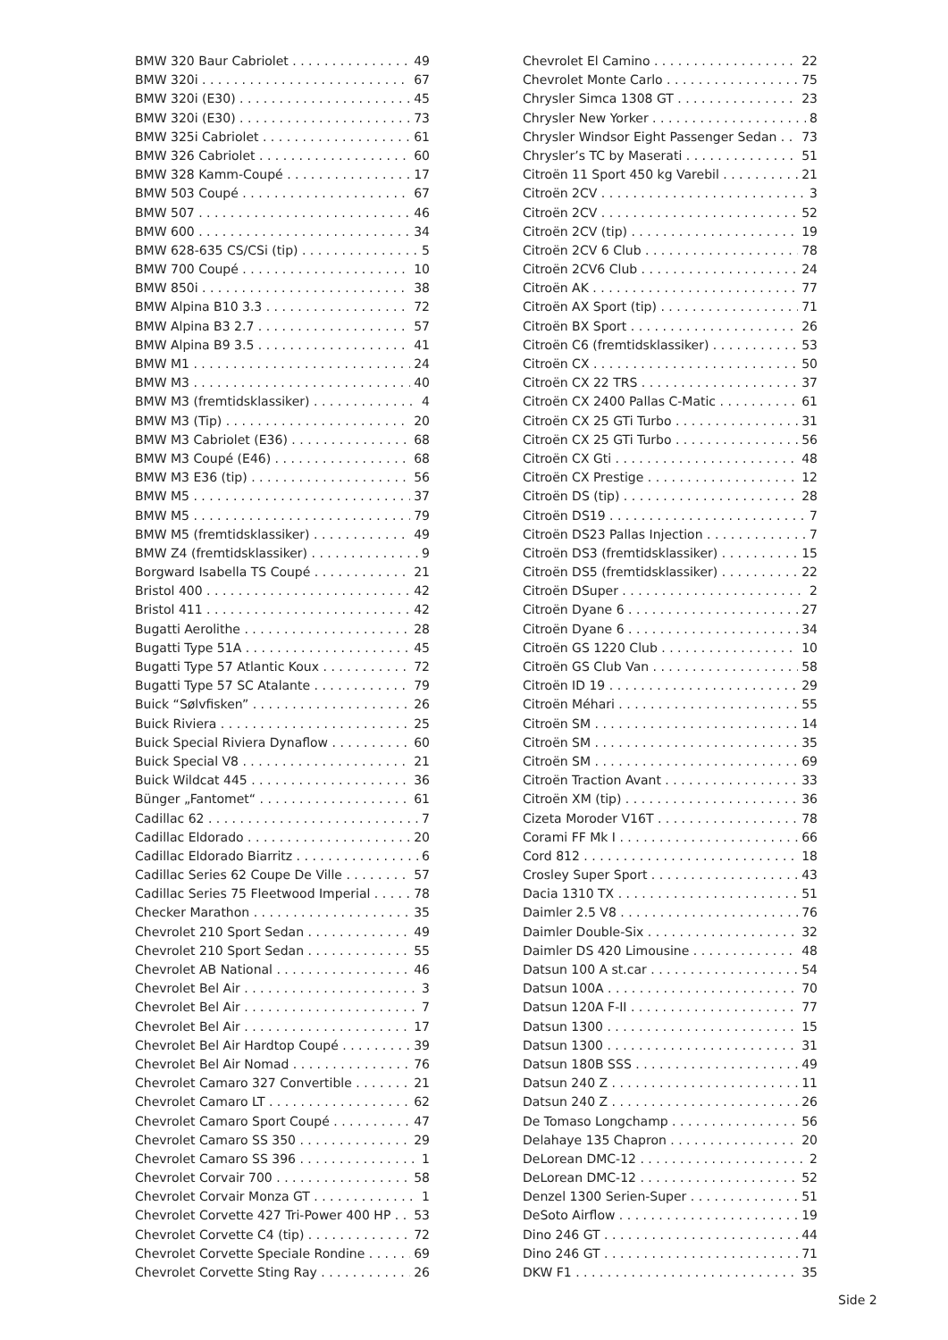BMW 320 Baur Cabriolet 49
BMW 320i 67
BMW 320i (E30) 45
BMW 320i (E30) 73
BMW 325i Cabriolet 61
BMW 326 Cabriolet 60
BMW 328 Kamm-Coupé 17
BMW 503 Coupé 67
BMW 507 46
BMW 600 34
BMW 628-635 CS/CSi (tip) 5
BMW 700 Coupé 10
BMW 850i 38
BMW Alpina B10 3.3 72
BMW Alpina B3 2.7 57
BMW Alpina B9 3.5 41
BMW M1 24
BMW M3 40
BMW M3 (fremtidsklassiker) 4
BMW M3 (Tip) 20
BMW M3 Cabriolet (E36) 68
BMW M3 Coupé (E46) 68
BMW M3 E36 (tip) 56
BMW M5 37
BMW M5 79
BMW M5 (fremtidsklassiker) 49
BMW Z4 (fremtidsklassiker) 9
Borgward Isabella TS Coupé 21
Bristol 400 42
Bristol 411 42
Bugatti Aerolithe 28
Bugatti Type 51A 45
Bugatti Type 57 Atlantic Koux 72
Bugatti Type 57 SC Atalante 79
Buick “Sølvfisken” 26
Buick Riviera 25
Buick Special Riviera Dynaflow 60
Buick Special V8 21
Buick Wildcat 445 36
Bünger „Fantomet“61
Cadillac 62 7
Cadillac Eldorado 20
Cadillac Eldorado Biarritz 6
Cadillac Series 62 Coupe De Ville 57
Cadillac Series 75 Fleetwood Imperial 78
Checker Marathon 35
Chevrolet 210 Sport Sedan 49
Chevrolet 210 Sport Sedan 55
Chevrolet AB National 46
Chevrolet Bel Air 3
Chevrolet Bel Air 7
Chevrolet Bel Air 17
Chevrolet Bel Air Hardtop Coupé 39
Chevrolet Bel Air Nomad 76
Chevrolet Camaro 327 Convertible 21
Chevrolet Camaro LT 62
Chevrolet Camaro Sport Coupé 47
Chevrolet Camaro SS 350 29
Chevrolet Camaro SS 396 1
Chevrolet Corvair 700 58
Chevrolet Corvair Monza GT 1
Chevrolet Corvette 427 Tri-Power 400 HP 53
Chevrolet Corvette C4 (tip) 72
Chevrolet Corvette Speciale Rondine 69
Chevrolet Corvette Sting Ray 26
Chevrolet El Camino 22
Chevrolet Monte Carlo 75
Chrysler Simca 1308 GT 23
Chrysler New Yorker 8
Chrysler Windsor Eight Passenger Sedan 73
Chrysler’s TC by Maserati 51
Citroën 11 Sport 450 kg Varebil 21
Citroën 2CV 3
Citroën 2CV 52
Citroën 2CV (tip) 19
Citroën 2CV 6 Club 78
Citroën 2CV6 Club 24
Citroën AK 77
Citroën AX Sport (tip) 71
Citroën BX Sport 26
Citroën C6 (fremtidsklassiker) 53
Citroën CX 50
Citroën CX 22 TRS 37
Citroën CX 2400 Pallas C-Matic 61
Citroën CX 25 GTi Turbo 31
Citroën CX 25 GTi Turbo 56
Citroën CX Gti 48
Citroën CX Prestige 12
Citroën DS (tip) 28
Citroën DS19 7
Citroën DS23 Pallas Injection 7
Citroën DS3 (fremtidsklassiker) 15
Citroën DS5 (fremtidsklassiker) 22
Citroën DSuper 2
Citroën Dyane 6 27
Citroën Dyane 6 34
Citroën GS 1220 Club 10
Citroën GS Club Van 58
Citroën ID 19 29
Citroën Méhari 55
Citroën SM 14
Citroën SM 35
Citroën SM 69
Citroën Traction Avant 33
Citroën XM (tip) 36
Cizeta Moroder V16T 78
Corami FF Mk I 66
Cord 812 18
Crosley Super Sport 43
Dacia 1310 TX 51
Daimler 2.5 V8 76
Daimler Double-Six 32
Daimler DS 420 Limousine 48
Datsun 100 A st.car 54
Datsun 100A 70
Datsun 120A F-II 77
Datsun 1300 15
Datsun 1300 31
Datsun 180B SSS 49
Datsun 240 Z 11
Datsun 240 Z 26
De Tomaso Longchamp 56
Delahaye 135 Chapron 20
DeLorean DMC-12 2
DeLorean DMC-12 52
Denzel 1300 Serien-Super 51
DeSoto Airflow 19
Dino 246 GT 44
Dino 246 GT 71
DKW F1 35
Side 2